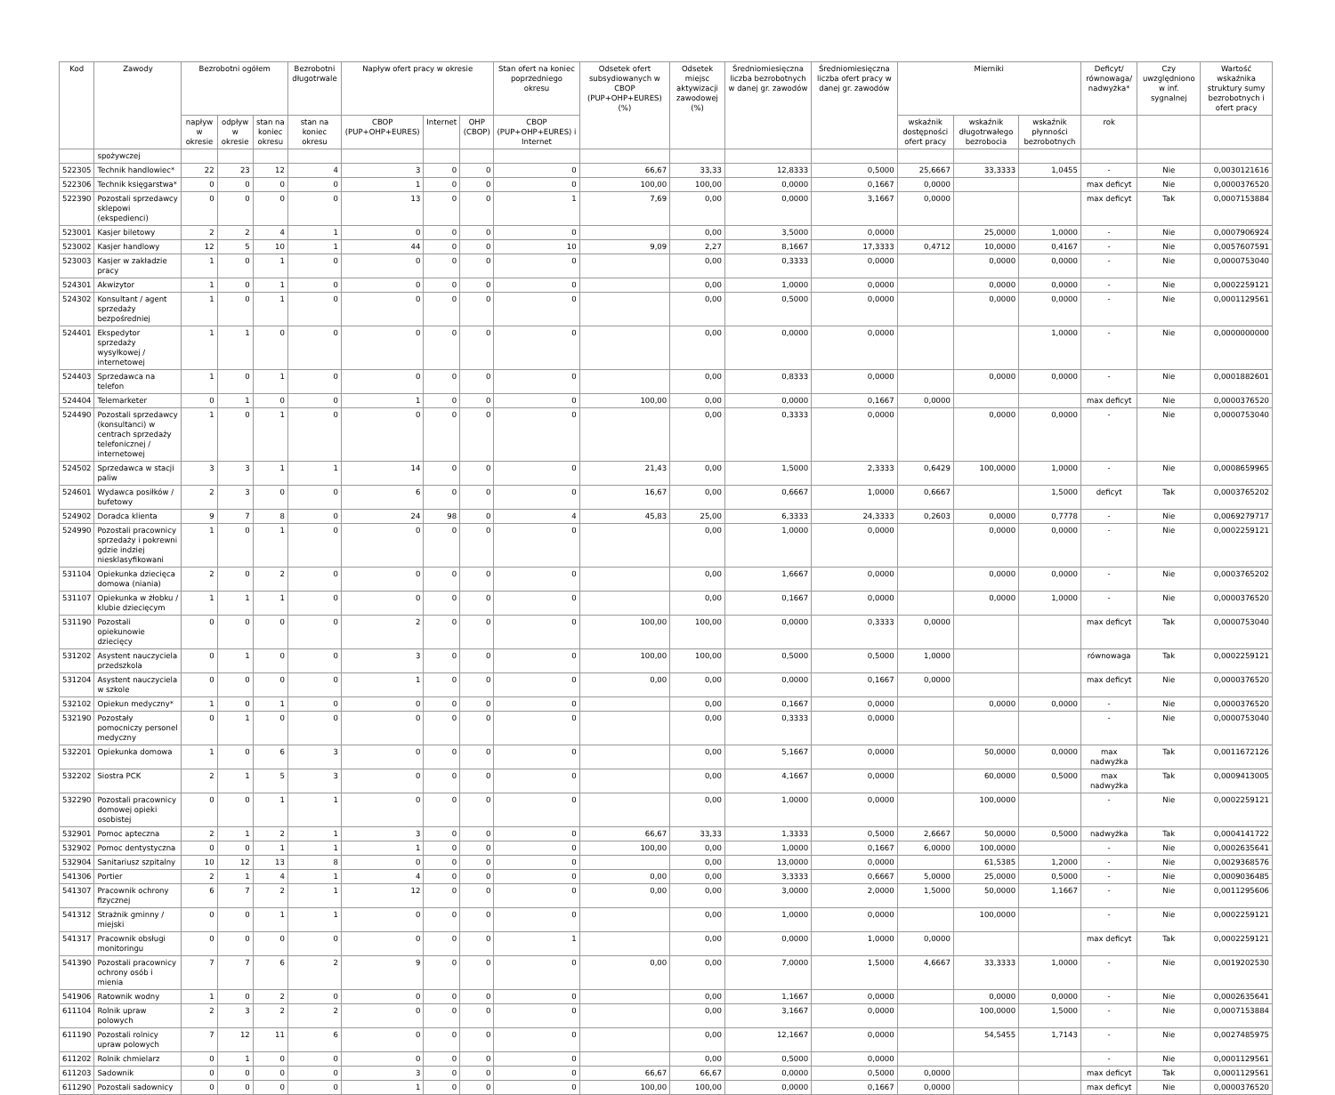| Kod | Zawody | Bezrobotni ogółem | | | Bezrobotni długotrwale | Napływ ofert pracy w okresie | | | Stan ofert na koniec poprzedniego okresu | Odsetek ofert subsydiowanych w CBOP (PUP+OHP+EURES) (%) | Odsetek miejsc aktywizacji zawodowej (%) | Średniomiesięczna liczba bezrobotnych w danej gr. zawodów | Średniomiesięczna liczba ofert pracy w danej gr. zawodów | Mierniki | | | Deficyt/ równowaga/ nadwyżka* | Czy uwzględniono w inf. sygnalnej | Wartość wskaźnika struktury sumy bezrobotnych i ofert pracy |
| --- | --- | --- | --- | --- | --- | --- | --- | --- | --- | --- | --- | --- | --- | --- | --- | --- | --- | --- | --- |
| | | napływ w okresie | odpływ w okresie | stan na koniec okresu | stan na koniec okresu | CBOP (PUP+OHP+EURES) | Internet | OHP (CBOP) | CBOP (PUP+OHP+EURES) i Internet | | | | | wskaźnik dostępności ofert pracy | wskaźnik długotrwałego bezrobocia | wskaźnik płynności bezrobotnych | rok | | |
| | spożywczej | | | | | | | | | | | | | | | | | | |
| 522305 | Technik handlowiec* | 22 | 23 | 12 | 4 | 3 | 0 | 0 | 0 | 66,67 | 33,33 | 12,8333 | 0,5000 | 25,6667 | 33,3333 | 1,0455 | - | Nie | 0,0030121616 |
| 522306 | Technik księgarstwa* | 0 | 0 | 0 | 0 | 1 | 0 | 0 | 0 | 100,00 | 100,00 | 0,0000 | 0,1667 | 0,0000 | | | max deficyt | Nie | 0,0000376520 |
| 522390 | Pozostali sprzedawcy sklepowi (ekspedienci) | 0 | 0 | 0 | 0 | 13 | 0 | 0 | 1 | 7,69 | 0,00 | 0,0000 | 3,1667 | 0,0000 | | | max deficyt | Tak | 0,0007153884 |
| 523001 | Kasjer biletowy | 2 | 2 | 4 | 1 | 0 | 0 | 0 | 0 | | 0,00 | 3,5000 | 0,0000 | | 25,0000 | 1,0000 | - | Nie | 0,0007906924 |
| 523002 | Kasjer handlowy | 12 | 5 | 10 | 1 | 44 | 0 | 0 | 10 | 9,09 | 2,27 | 8,1667 | 17,3333 | 0,4712 | 10,0000 | 0,4167 | - | Nie | 0,0057607591 |
| 523003 | Kasjer w zakładzie pracy | 1 | 0 | 1 | 0 | 0 | 0 | 0 | 0 | | 0,00 | 0,3333 | 0,0000 | | 0,0000 | 0,0000 | - | Nie | 0,0000753040 |
| 524301 | Akwizytor | 1 | 0 | 1 | 0 | 0 | 0 | 0 | 0 | | 0,00 | 1,0000 | 0,0000 | | 0,0000 | 0,0000 | - | Nie | 0,0002259121 |
| 524302 | Konsultant / agent sprzedaży bezpośredniej | 1 | 0 | 1 | 0 | 0 | 0 | 0 | 0 | | 0,00 | 0,5000 | 0,0000 | | 0,0000 | 0,0000 | - | Nie | 0,0001129561 |
| 524401 | Ekspedytor sprzedaży wysyłkowej / internetowej | 1 | 1 | 0 | 0 | 0 | 0 | 0 | 0 | | 0,00 | 0,0000 | 0,0000 | | | 1,0000 | - | Nie | 0,0000000000 |
| 524403 | Sprzedawca na telefon | 1 | 0 | 1 | 0 | 0 | 0 | 0 | 0 | | 0,00 | 0,8333 | 0,0000 | | 0,0000 | 0,0000 | - | Nie | 0,0001882601 |
| 524404 | Telemarketer | 0 | 1 | 0 | 0 | 1 | 0 | 0 | 0 | 100,00 | 0,00 | 0,0000 | 0,1667 | 0,0000 | | | max deficyt | Nie | 0,0000376520 |
| 524490 | Pozostali sprzedawcy (konsultanci) w centrach sprzedaży telefonicznej / internetowej | 1 | 0 | 1 | 0 | 0 | 0 | 0 | 0 | | 0,00 | 0,3333 | 0,0000 | | 0,0000 | 0,0000 | - | Nie | 0,0000753040 |
| 524502 | Sprzedawca w stacji paliw | 3 | 3 | 1 | 1 | 14 | 0 | 0 | 0 | 21,43 | 0,00 | 1,5000 | 2,3333 | 0,6429 | 100,0000 | 1,0000 | - | Nie | 0,0008659965 |
| 524601 | Wydawca posiłków / bufetowy | 2 | 3 | 0 | 0 | 6 | 0 | 0 | 0 | 16,67 | 0,00 | 0,6667 | 1,0000 | 0,6667 | | 1,5000 | deficyt | Tak | 0,0003765202 |
| 524902 | Doradca klienta | 9 | 7 | 8 | 0 | 24 | 98 | 0 | 4 | 45,83 | 25,00 | 6,3333 | 24,3333 | 0,2603 | 0,0000 | 0,7778 | - | Nie | 0,0069279717 |
| 524990 | Pozostali pracownicy sprzedaży i pokrewni gdzie indziej niesklasyfikowani | 1 | 0 | 1 | 0 | 0 | 0 | 0 | 0 | | 0,00 | 1,0000 | 0,0000 | | 0,0000 | 0,0000 | - | Nie | 0,0002259121 |
| 531104 | Opiekunka dziecięca domowa (niania) | 2 | 0 | 2 | 0 | 0 | 0 | 0 | 0 | | 0,00 | 1,6667 | 0,0000 | | 0,0000 | 0,0000 | - | Nie | 0,0003765202 |
| 531107 | Opiekunka w żłobku / klubie dziecięcym | 1 | 1 | 1 | 0 | 0 | 0 | 0 | 0 | | 0,00 | 0,1667 | 0,0000 | | 0,0000 | 1,0000 | - | Nie | 0,0000376520 |
| 531190 | Pozostali opiekunowie dziecięcy | 0 | 0 | 0 | 0 | 2 | 0 | 0 | 0 | 100,00 | 100,00 | 0,0000 | 0,3333 | 0,0000 | | | max deficyt | Tak | 0,0000753040 |
| 531202 | Asystent nauczyciela przedszkola | 0 | 1 | 0 | 0 | 3 | 0 | 0 | 0 | 100,00 | 100,00 | 0,5000 | 0,5000 | 1,0000 | | | równowaga | Tak | 0,0002259121 |
| 531204 | Asystent nauczyciela w szkole | 0 | 0 | 0 | 0 | 1 | 0 | 0 | 0 | 0,00 | 0,00 | 0,0000 | 0,1667 | 0,0000 | | | max deficyt | Nie | 0,0000376520 |
| 532102 | Opiekun medyczny* | 1 | 0 | 1 | 0 | 0 | 0 | 0 | 0 | | 0,00 | 0,1667 | 0,0000 | | 0,0000 | 0,0000 | - | Nie | 0,0000376520 |
| 532190 | Pozostały pomocniczy personel medyczny | 0 | 1 | 0 | 0 | 0 | 0 | 0 | 0 | | 0,00 | 0,3333 | 0,0000 | | | | - | Nie | 0,0000753040 |
| 532201 | Opiekunka domowa | 1 | 0 | 6 | 3 | 0 | 0 | 0 | 0 | | 0,00 | 5,1667 | 0,0000 | | 50,0000 | 0,0000 | max nadwyżka | Tak | 0,0011672126 |
| 532202 | Siostra PCK | 2 | 1 | 5 | 3 | 0 | 0 | 0 | 0 | | 0,00 | 4,1667 | 0,0000 | | 60,0000 | 0,5000 | max nadwyżka | Tak | 0,0009413005 |
| 532290 | Pozostali pracownicy domowej opieki osobistej | 0 | 0 | 1 | 1 | 0 | 0 | 0 | 0 | | 0,00 | 1,0000 | 0,0000 | | 100,0000 | | - | Nie | 0,0002259121 |
| 532901 | Pomoc apteczna | 2 | 1 | 2 | 1 | 3 | 0 | 0 | 0 | 66,67 | 33,33 | 1,3333 | 0,5000 | 2,6667 | 50,0000 | 0,5000 | nadwyżka | Tak | 0,0004141722 |
| 532902 | Pomoc dentystyczna | 0 | 0 | 1 | 1 | 1 | 0 | 0 | 0 | 100,00 | 0,00 | 1,0000 | 0,1667 | 6,0000 | 100,0000 | | - | Nie | 0,0002635641 |
| 532904 | Sanitariusz szpitalny | 10 | 12 | 13 | 8 | 0 | 0 | 0 | 0 | | 0,00 | 13,0000 | 0,0000 | | 61,5385 | 1,2000 | - | Nie | 0,0029368576 |
| 541306 | Portier | 2 | 1 | 4 | 1 | 4 | 0 | 0 | 0 | 0,00 | 0,00 | 3,3333 | 0,6667 | 5,0000 | 25,0000 | 0,5000 | - | Nie | 0,0009036485 |
| 541307 | Pracownik ochrony fizycznej | 6 | 7 | 2 | 1 | 12 | 0 | 0 | 0 | 0,00 | 0,00 | 3,0000 | 2,0000 | 1,5000 | 50,0000 | 1,1667 | - | Nie | 0,0011295606 |
| 541312 | Strażnik gminny / miejski | 0 | 0 | 1 | 1 | 0 | 0 | 0 | 0 | | 0,00 | 1,0000 | 0,0000 | | 100,0000 | | - | Nie | 0,0002259121 |
| 541317 | Pracownik obsługi monitoringu | 0 | 0 | 0 | 0 | 0 | 0 | 0 | 1 | | 0,00 | 0,0000 | 1,0000 | 0,0000 | | | max deficyt | Tak | 0,0002259121 |
| 541390 | Pozostali pracownicy ochrony osób i mienia | 7 | 7 | 6 | 2 | 9 | 0 | 0 | 0 | 0,00 | 0,00 | 7,0000 | 1,5000 | 4,6667 | 33,3333 | 1,0000 | - | Nie | 0,0019202530 |
| 541906 | Ratownik wodny | 1 | 0 | 2 | 0 | 0 | 0 | 0 | 0 | | 0,00 | 1,1667 | 0,0000 | | 0,0000 | 0,0000 | - | Nie | 0,0002635641 |
| 611104 | Rolnik upraw polowych | 2 | 3 | 2 | 2 | 0 | 0 | 0 | 0 | | 0,00 | 3,1667 | 0,0000 | | 100,0000 | 1,5000 | - | Nie | 0,0007153884 |
| 611190 | Pozostali rolnicy upraw polowych | 7 | 12 | 11 | 6 | 0 | 0 | 0 | 0 | | 0,00 | 12,1667 | 0,0000 | | 54,5455 | 1,7143 | - | Nie | 0,0027485975 |
| 611202 | Rolnik chmielarz | 0 | 1 | 0 | 0 | 0 | 0 | 0 | 0 | | 0,00 | 0,5000 | 0,0000 | | | | - | Nie | 0,0001129561 |
| 611203 | Sadownik | 0 | 0 | 0 | 0 | 3 | 0 | 0 | 0 | 66,67 | 66,67 | 0,0000 | 0,5000 | 0,0000 | | | max deficyt | Tak | 0,0001129561 |
| 611290 | Pozostali sadownicy | 0 | 0 | 0 | 0 | 1 | 0 | 0 | 0 | 100,00 | 100,00 | 0,0000 | 0,1667 | 0,0000 | | | max deficyt | Nie | 0,0000376520 |